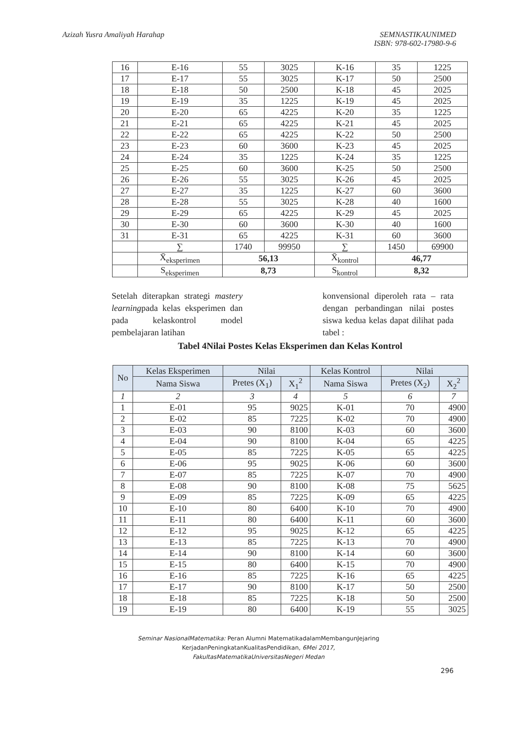Azizah Yusra Amaliyah Harahap SEMNASTIKAUNIMED
ISBN: 978-602-17980-9-6
| 16 | E-16 | 55 | 3025 | K-16 | 35 | 1225 |
| 17 | E-17 | 55 | 3025 | K-17 | 50 | 2500 |
| 18 | E-18 | 50 | 2500 | K-18 | 45 | 2025 |
| 19 | E-19 | 35 | 1225 | K-19 | 45 | 2025 |
| 20 | E-20 | 65 | 4225 | K-20 | 35 | 1225 |
| 21 | E-21 | 65 | 4225 | K-21 | 45 | 2025 |
| 22 | E-22 | 65 | 4225 | K-22 | 50 | 2500 |
| 23 | E-23 | 60 | 3600 | K-23 | 45 | 2025 |
| 24 | E-24 | 35 | 1225 | K-24 | 35 | 1225 |
| 25 | E-25 | 60 | 3600 | K-25 | 50 | 2500 |
| 26 | E-26 | 55 | 3025 | K-26 | 45 | 2025 |
| 27 | E-27 | 35 | 1225 | K-27 | 60 | 3600 |
| 28 | E-28 | 55 | 3025 | K-28 | 40 | 1600 |
| 29 | E-29 | 65 | 4225 | K-29 | 45 | 2025 |
| 30 | E-30 | 60 | 3600 | K-30 | 40 | 1600 |
| 31 | E-31 | 65 | 4225 | K-31 | 60 | 3600 |
| | ∑ | 1740 | 99950 | ∑ | 1450 | 69900 |
| | X̄<sub>eksperimen</sub> | 56,13 | | X̄<sub>kontrol</sub> | 46,77 | |
| | S<sub>eksperimen</sub> | 8,73 | | S<sub>kontrol</sub> | 8,32 | |
Setelah diterapkan strategi mastery learningpada kelas eksperimen dan pada kelaskontrol model pembelajaran latihan
konvensional diperoleh rata – rata dengan perbandingan nilai postes siswa kedua kelas dapat dilihat pada tabel :
Tabel 4Nilai Postes Kelas Eksperimen dan Kelas Kontrol
| No | Kelas Eksperimen | Nilai | | Kelas Kontrol | Nilai | |
| --- | --- | --- | --- | --- | --- | --- |
| | Nama Siswa | Pretes (X<sub>1</sub>) | X<sub>1</sub><sup>2</sup> | Nama Siswa | Pretes (X<sub>2</sub>) | X<sub>2</sub><sup>2</sup> |
| 1 | 2 | 3 | 4 | 5 | 6 | 7 |
| 1 | E-01 | 95 | 9025 | K-01 | 70 | 4900 |
| 2 | E-02 | 85 | 7225 | K-02 | 70 | 4900 |
| 3 | E-03 | 90 | 8100 | K-03 | 60 | 3600 |
| 4 | E-04 | 90 | 8100 | K-04 | 65 | 4225 |
| 5 | E-05 | 85 | 7225 | K-05 | 65 | 4225 |
| 6 | E-06 | 95 | 9025 | K-06 | 60 | 3600 |
| 7 | E-07 | 85 | 7225 | K-07 | 70 | 4900 |
| 8 | E-08 | 90 | 8100 | K-08 | 75 | 5625 |
| 9 | E-09 | 85 | 7225 | K-09 | 65 | 4225 |
| 10 | E-10 | 80 | 6400 | K-10 | 70 | 4900 |
| 11 | E-11 | 80 | 6400 | K-11 | 60 | 3600 |
| 12 | E-12 | 95 | 9025 | K-12 | 65 | 4225 |
| 13 | E-13 | 85 | 7225 | K-13 | 70 | 4900 |
| 14 | E-14 | 90 | 8100 | K-14 | 60 | 3600 |
| 15 | E-15 | 80 | 6400 | K-15 | 70 | 4900 |
| 16 | E-16 | 85 | 7225 | K-16 | 65 | 4225 |
| 17 | E-17 | 90 | 8100 | K-17 | 50 | 2500 |
| 18 | E-18 | 85 | 7225 | K-18 | 50 | 2500 |
| 19 | E-19 | 80 | 6400 | K-19 | 55 | 3025 |
Seminar NasionalMatematika: Peran Alumni MatematikadalamMembangunJejaring
KerjadanPeningkatanKualitasPendidikan, 6Mei 2017,
FakultasMatematikaUniversitasNegeri Medan
296